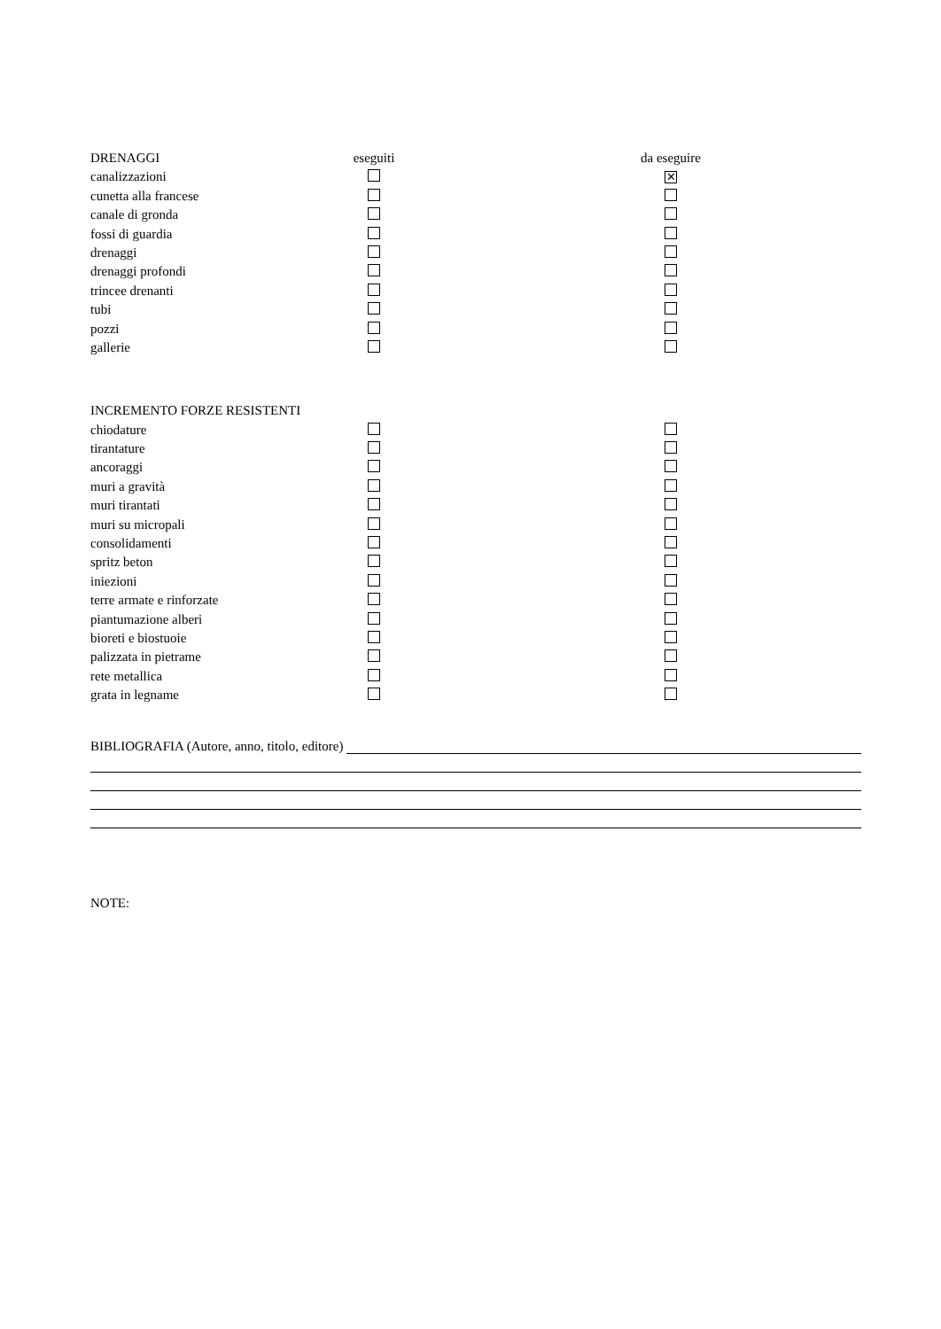| DRENAGGI | eseguiti | | da eseguire |
| --- | --- | --- | --- |
| canalizzazioni | | | ✕ |
| cunetta alla francese | | | |
| canale di gronda | | | |
| fossi di guardia | | | |
| drenaggi | | | |
| drenaggi profondi | | | |
| trincee drenanti | | | |
| tubi | | | |
| pozzi | | | |
| gallerie | | | |
| INCREMENTO FORZE RESISTENTI | | | |
| chiodature | | | |
| tirantature | | | |
| ancoraggi | | | |
| muri a gravità | | | |
| muri tirantati | | | |
| muri su micropali | | | |
| consolidamenti | | | |
| spritz beton | | | |
| iniezioni | | | |
| terre armate e rinforzate | | | |
| piantumazione alberi | | | |
| bioreti e biostuoie | | | |
| palizzata in pietrame | | | |
| rete metallica | | | |
| grata in legname | | | |
BIBLIOGRAFIA (Autore, anno, titolo, editore)
NOTE: